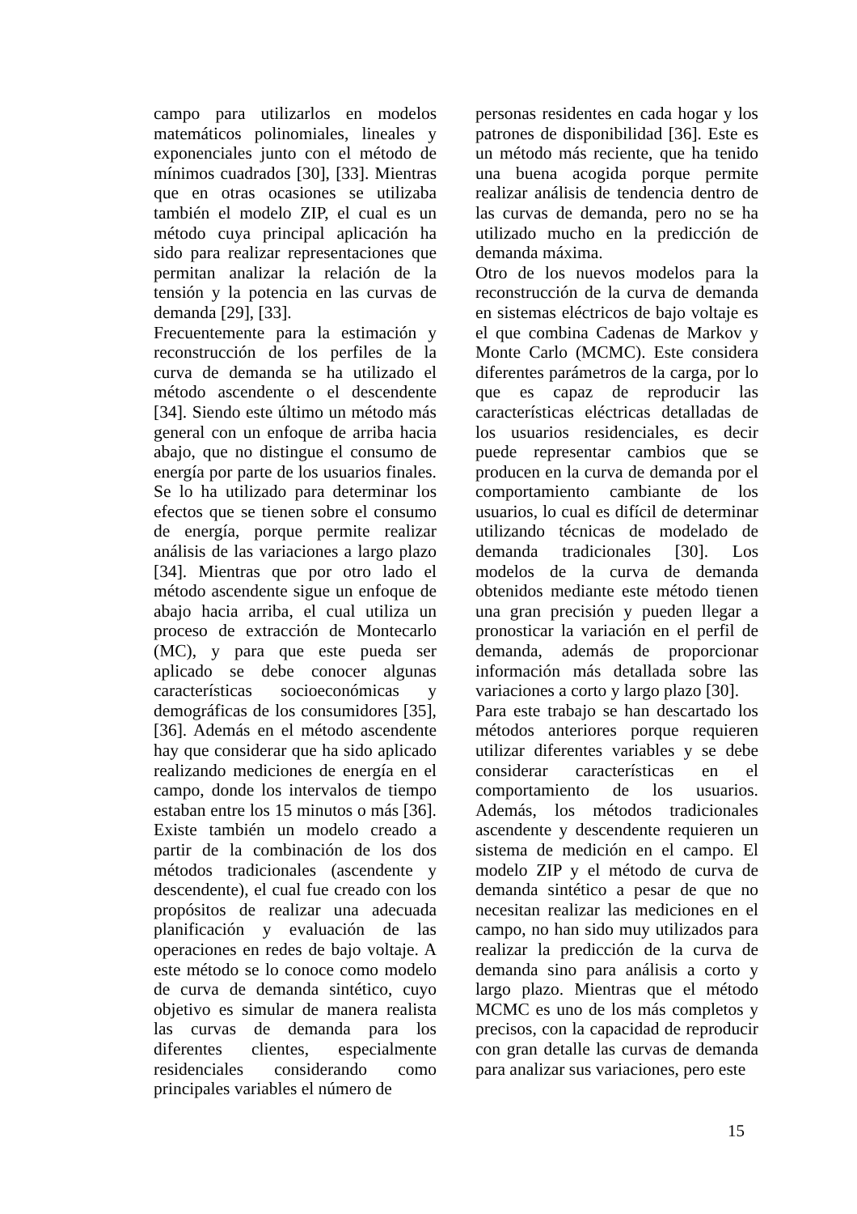campo para utilizarlos en modelos matemáticos polinomiales, lineales y exponenciales junto con el método de mínimos cuadrados [30], [33]. Mientras que en otras ocasiones se utilizaba también el modelo ZIP, el cual es un método cuya principal aplicación ha sido para realizar representaciones que permitan analizar la relación de la tensión y la potencia en las curvas de demanda [29], [33].
Frecuentemente para la estimación y reconstrucción de los perfiles de la curva de demanda se ha utilizado el método ascendente o el descendente [34]. Siendo este último un método más general con un enfoque de arriba hacia abajo, que no distingue el consumo de energía por parte de los usuarios finales. Se lo ha utilizado para determinar los efectos que se tienen sobre el consumo de energía, porque permite realizar análisis de las variaciones a largo plazo [34]. Mientras que por otro lado el método ascendente sigue un enfoque de abajo hacia arriba, el cual utiliza un proceso de extracción de Montecarlo (MC), y para que este pueda ser aplicado se debe conocer algunas características socioeconómicas y demográficas de los consumidores [35], [36]. Además en el método ascendente hay que considerar que ha sido aplicado realizando mediciones de energía en el campo, donde los intervalos de tiempo estaban entre los 15 minutos o más [36]. Existe también un modelo creado a partir de la combinación de los dos métodos tradicionales (ascendente y descendente), el cual fue creado con los propósitos de realizar una adecuada planificación y evaluación de las operaciones en redes de bajo voltaje. A este método se lo conoce como modelo de curva de demanda sintético, cuyo objetivo es simular de manera realista las curvas de demanda para los diferentes clientes, especialmente residenciales considerando como principales variables el número de
personas residentes en cada hogar y los patrones de disponibilidad [36]. Este es un método más reciente, que ha tenido una buena acogida porque permite realizar análisis de tendencia dentro de las curvas de demanda, pero no se ha utilizado mucho en la predicción de demanda máxima.
Otro de los nuevos modelos para la reconstrucción de la curva de demanda en sistemas eléctricos de bajo voltaje es el que combina Cadenas de Markov y Monte Carlo (MCMC). Este considera diferentes parámetros de la carga, por lo que es capaz de reproducir las características eléctricas detalladas de los usuarios residenciales, es decir puede representar cambios que se producen en la curva de demanda por el comportamiento cambiante de los usuarios, lo cual es difícil de determinar utilizando técnicas de modelado de demanda tradicionales [30]. Los modelos de la curva de demanda obtenidos mediante este método tienen una gran precisión y pueden llegar a pronosticar la variación en el perfil de demanda, además de proporcionar información más detallada sobre las variaciones a corto y largo plazo [30].
Para este trabajo se han descartado los métodos anteriores porque requieren utilizar diferentes variables y se debe considerar características en el comportamiento de los usuarios. Además, los métodos tradicionales ascendente y descendente requieren un sistema de medición en el campo. El modelo ZIP y el método de curva de demanda sintético a pesar de que no necesitan realizar las mediciones en el campo, no han sido muy utilizados para realizar la predicción de la curva de demanda sino para análisis a corto y largo plazo. Mientras que el método MCMC es uno de los más completos y precisos, con la capacidad de reproducir con gran detalle las curvas de demanda para analizar sus variaciones, pero este
15